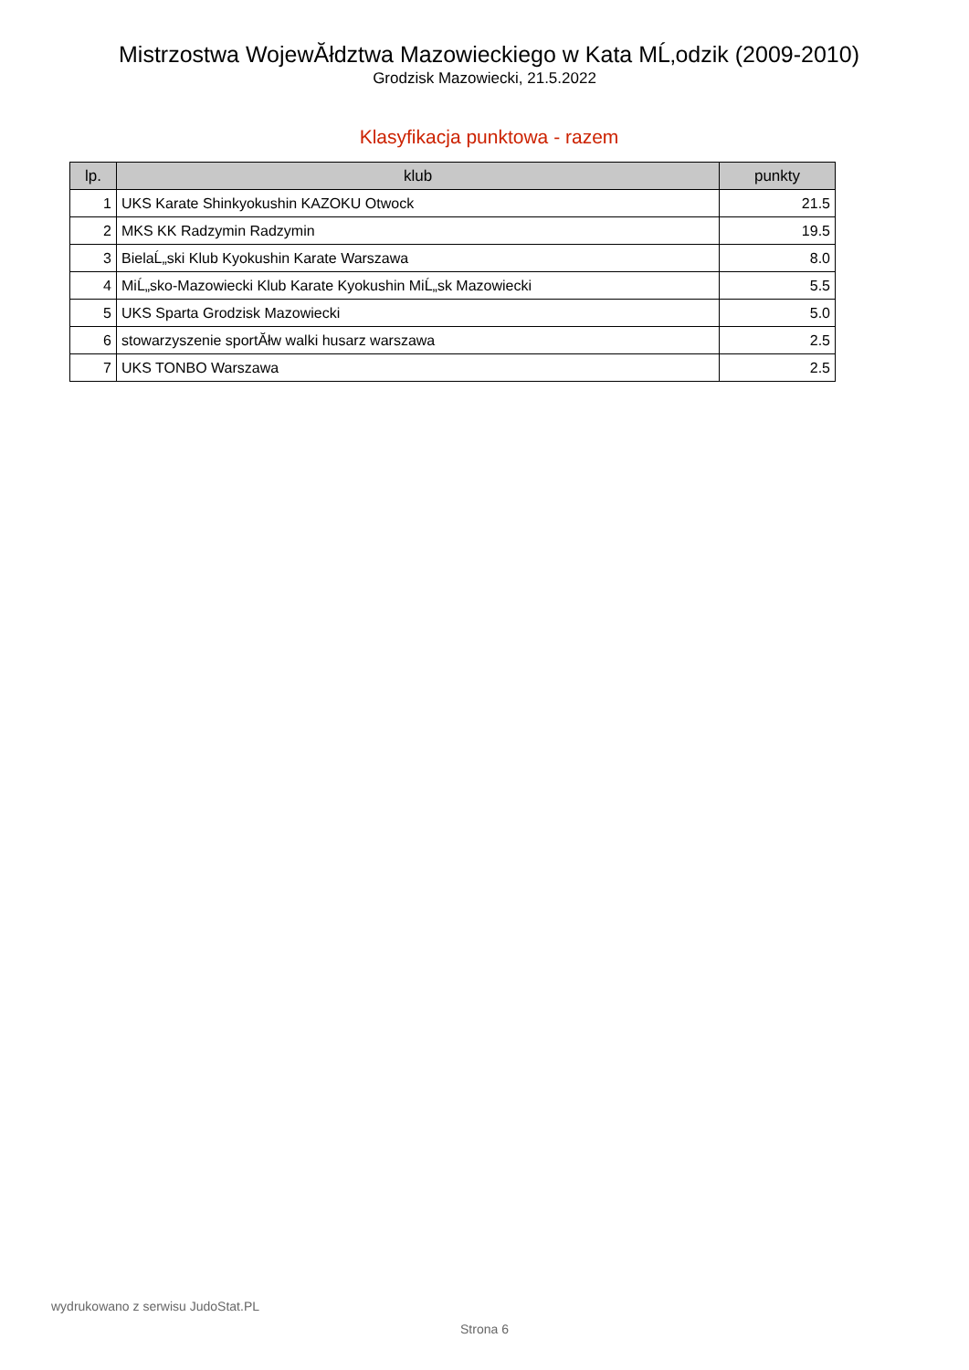Mistrzostwa WojewĂłdztwa Mazowieckiego w Kata MĹ‚odzik (2009-2010)
Grodzisk Mazowiecki, 21.5.2022
Klasyfikacja punktowa - razem
| lp. | klub | punkty |
| --- | --- | --- |
| 1 | UKS Karate Shinkyokushin KAZOKU Otwock | 21.5 |
| 2 | MKS KK Radzymin Radzymin | 19.5 |
| 3 | BielaĹ„ski Klub Kyokushin Karate Warszawa | 8.0 |
| 4 | MiĹ„sko-Mazowiecki Klub Karate Kyokushin MiĹ„sk Mazowiecki | 5.5 |
| 5 | UKS Sparta Grodzisk Mazowiecki | 5.0 |
| 6 | stowarzyszenie sportĂłw walki husarz warszawa | 2.5 |
| 7 | UKS TONBO Warszawa | 2.5 |
wydrukowano z serwisu JudoStat.PL
Strona 6